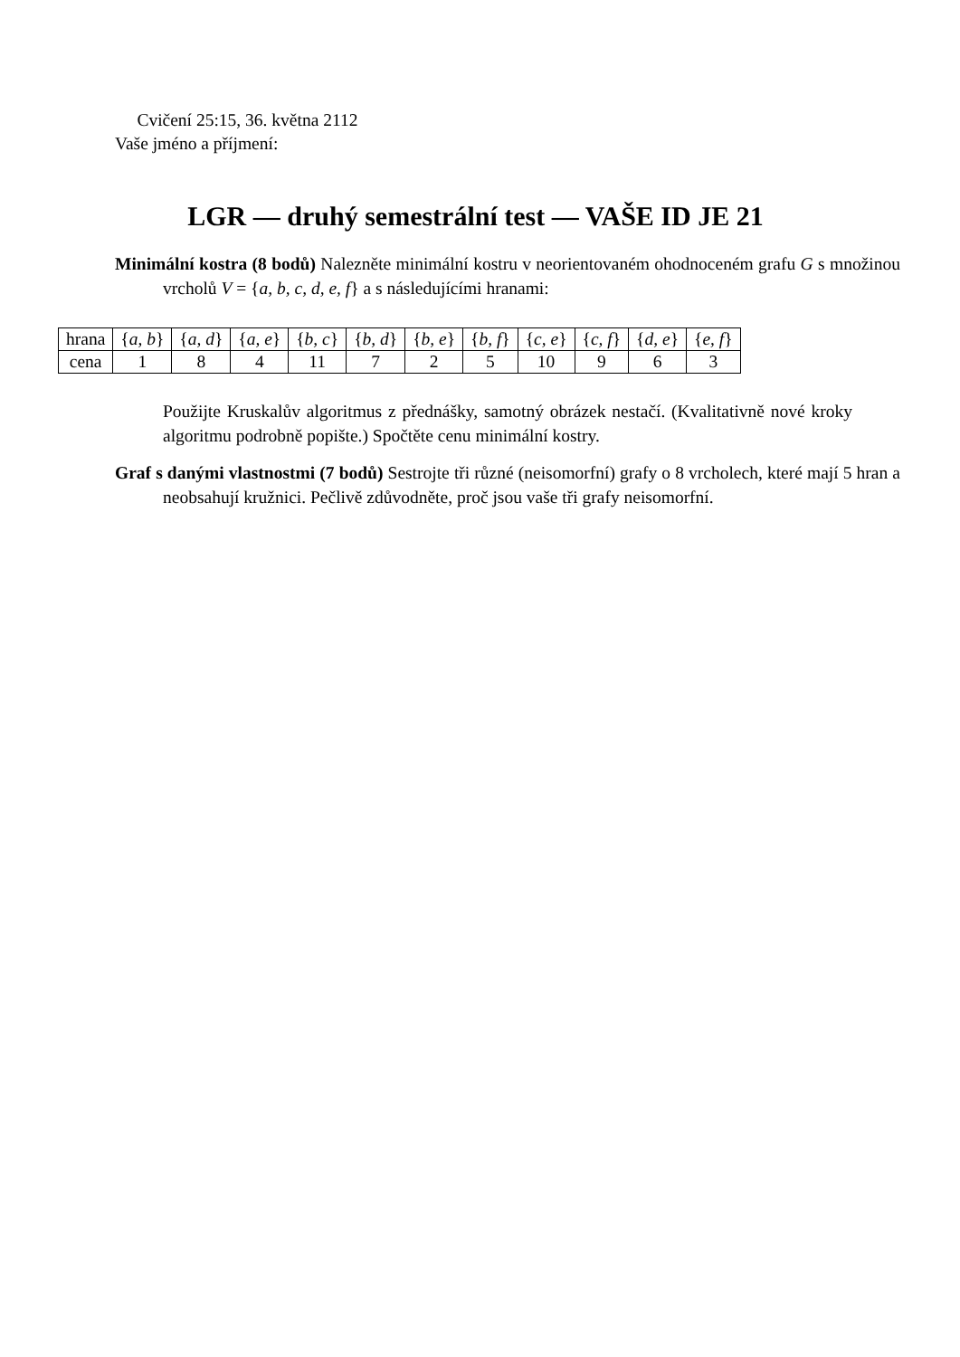Cvičení 25:15, 36. května 2112
Vaše jméno a příjmení:
LGR — druhý semestrální test — VAŠE ID JE 21
Minimální kostra (8 bodů) Nalezněte minimální kostru v neorientovaném ohodnoceném grafu G s množinou vrcholů V = {a, b, c, d, e, f} a s následujícími hranami:
| hrana | { a, b } | { a, d } | { a, e } | { b, c } | { b, d } | { b, e } | { b, f } | { c, e } | { c, f } | { d, e } | { e, f } |
| cena | 1 | 8 | 4 | 11 | 7 | 2 | 5 | 10 | 9 | 6 | 3 |
Použijte Kruskalův algoritmus z přednášky, samotný obrázek nestačí. (Kvalitativně nové kroky algoritmu podrobně popište.) Spočtěte cenu minimální kostry.
Graf s danými vlastnostmi (7 bodů) Sestrojte tři různé (neisomorfní) grafy o 8 vrcholech, které mají 5 hran a neobsahují kružnici. Pečlivě zdůvodněte, proč jsou vaše tři grafy neisomorfní.